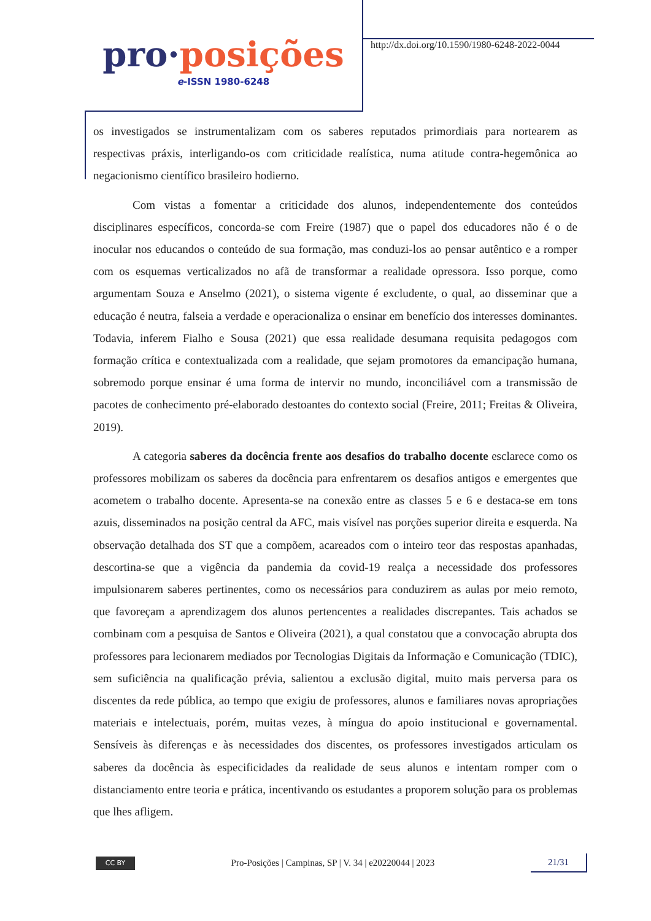pro·posições
e-ISSN 1980-6248
http://dx.doi.org/10.1590/1980-6248-2022-0044
os investigados se instrumentalizam com os saberes reputados primordiais para nortearem as respectivas práxis, interligando-os com criticidade realística, numa atitude contra-hegemônica ao negacionismo científico brasileiro hodierno.
Com vistas a fomentar a criticidade dos alunos, independentemente dos conteúdos disciplinares específicos, concorda-se com Freire (1987) que o papel dos educadores não é o de inocular nos educandos o conteúdo de sua formação, mas conduzi-los ao pensar autêntico e a romper com os esquemas verticalizados no afã de transformar a realidade opressora. Isso porque, como argumentam Souza e Anselmo (2021), o sistema vigente é excludente, o qual, ao disseminar que a educação é neutra, falseia a verdade e operacionaliza o ensinar em benefício dos interesses dominantes. Todavia, inferem Fialho e Sousa (2021) que essa realidade desumana requisita pedagogos com formação crítica e contextualizada com a realidade, que sejam promotores da emancipação humana, sobremodo porque ensinar é uma forma de intervir no mundo, inconciliável com a transmissão de pacotes de conhecimento pré-elaborado destoantes do contexto social (Freire, 2011; Freitas & Oliveira, 2019).
A categoria saberes da docência frente aos desafios do trabalho docente esclarece como os professores mobilizam os saberes da docência para enfrentarem os desafios antigos e emergentes que acometem o trabalho docente. Apresenta-se na conexão entre as classes 5 e 6 e destaca-se em tons azuis, disseminados na posição central da AFC, mais visível nas porções superior direita e esquerda. Na observação detalhada dos ST que a compõem, acareados com o inteiro teor das respostas apanhadas, descortina-se que a vigência da pandemia da covid-19 realça a necessidade dos professores impulsionarem saberes pertinentes, como os necessários para conduzirem as aulas por meio remoto, que favoreçam a aprendizagem dos alunos pertencentes a realidades discrepantes. Tais achados se combinam com a pesquisa de Santos e Oliveira (2021), a qual constatou que a convocação abrupta dos professores para lecionarem mediados por Tecnologias Digitais da Informação e Comunicação (TDIC), sem suficiência na qualificação prévia, salientou a exclusão digital, muito mais perversa para os discentes da rede pública, ao tempo que exigiu de professores, alunos e familiares novas apropriações materiais e intelectuais, porém, muitas vezes, à míngua do apoio institucional e governamental. Sensíveis às diferenças e às necessidades dos discentes, os professores investigados articulam os saberes da docência às especificidades da realidade de seus alunos e intentam romper com o distanciamento entre teoria e prática, incentivando os estudantes a proporem solução para os problemas que lhes afligem.
CC BY
Pro-Posições | Campinas, SP | V. 34 | e20220044 | 2023
21/31